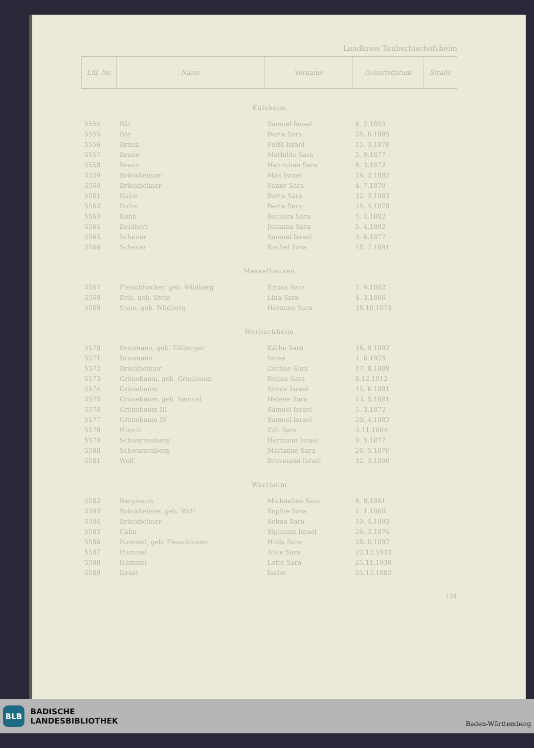Landkreis Tauberbischofsheim
| Lfd. Nr. | Name | Vorname | Geburtsdatum | Straße |
| --- | --- | --- | --- | --- |
| Külsheim | | | | |
| 5554 | Bär | Samuel Israel | 8. 2.1853 | |
| 5555 | Bär | Berta Sara | 28. 8.1885 | |
| 5556 | Braun | Feißt Israel | 15. 3.1870 | |
| 5557 | Braun | Mathilde Sara | 2. 9.1877 | |
| 5558 | Braun | Hannchen Sara | 6. 3.1872 | |
| 5559 | Brückheimer | Max Israel | 28. 2.1882 | |
| 5560 | Brückheimer | Fanny Sara | 4. 7.1879 | |
| 5561 | Hahn | Berta Sara | 12. 3.1883 | |
| 5562 | Hahn | Berta Sara | 18. 4.1878 | |
| 5563 | Kuhn | Barbara Sara | 5. 4.1882 | |
| 5564 | Reldhert | Johanna Sara | 5. 4.1892 | |
| 5565 | Scheuer | Samuel Israel | 3. 6.1877 | |
| 5566 | Scheuer | Rachel Sara | 18. 7.1891 | |
| Messelhausen | | | | |
| 5567 | Fleischhacker, geb. Wildberg | Emma Sara | 7. 9.1862 | |
| 5568 | Reis, geb. Stein | Lina Sara | 4. 3.1866 | |
| 5569 | Stein, geb. Wildberg | Hermine Sara | 18.10.1874 | |
| Werbachheim | | | | |
| 5570 | Bravmann, geb. Tiliberger | Käthe Sara | 16. 9.1892 | |
| 5571 | Bravmann | Israel | 1. 6.1925 | |
| 5572 | Brückheimer | Cerline Sara | 17. 8.1889 | |
| 5573 | Grünebaum, geb. Grünbaum | Renna Sara | 8.12.1912 | |
| 5574 | Grünebaum | Simon Israel | 15. 6.1881 | |
| 5575 | Grünebaum, geb. Samuel | Helene Sara | 13. 5.1881 | |
| 5576 | Grünebaum III | Samuel Israel | 5. 3.1872 | |
| 5577 | Grünebaum IV | Samuel Israel | 20. 4.1882 | |
| 5578 | Hirsch | Zilli Sara | 3.11.1864 | |
| 5579 | Schwarzenberg | Hermann Israel | 9. 1.1877 | |
| 5580 | Schwarzenberg | Marianne Sara | 26. 5.1876 | |
| 5581 | Wolf | Bravmann Israel | 12. 3.1890 | |
| Wertheim | | | | |
| 5582 | Bergmann | Michaeline Sara | 6. 8.1881 | |
| 5583 | Brückheimer, geb. Wolf | Sophie Sara | 1. 1.1860 | |
| 5584 | Brückheimer | Selma Sara | 10. 4.1893 | |
| 5585 | Cahn | Sigmund Israel | 26. 3.1874 | |
| 5586 | Hammel, geb. Fleischmann | Hilde Sara | 28. 8.1897 | |
| 5587 | Hammel | Alice Sara | 22.12.1933 | |
| 5588 | Hammel | Lotte Sara | 25.11.1938 | |
| 5589 | Israel | Isidor | 25.12.1882 | |
134
BLB
BADISCHE
LANDESBIBLIOTHEK
Baden-Württemberg